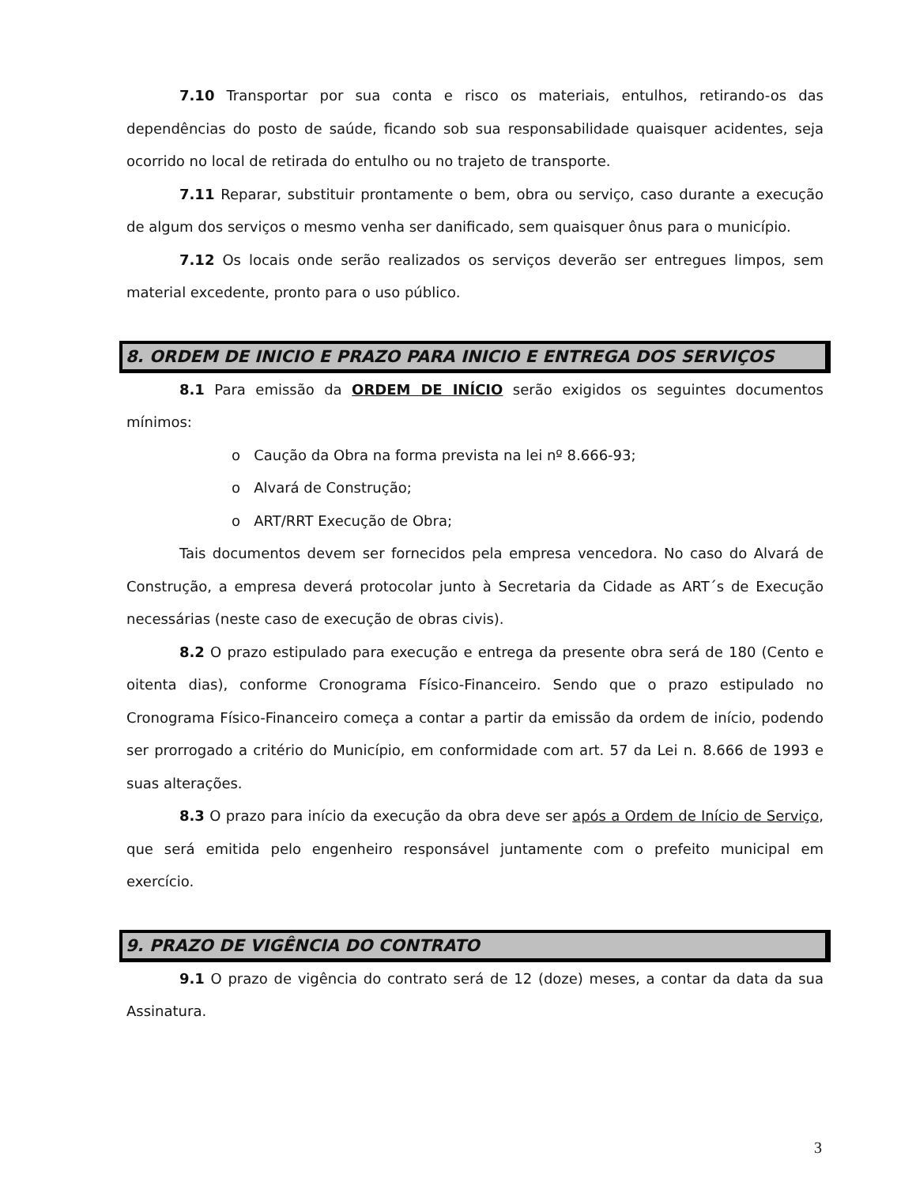7.10 Transportar por sua conta e risco os materiais, entulhos, retirando-os das dependências do posto de saúde, ficando sob sua responsabilidade quaisquer acidentes, seja ocorrido no local de retirada do entulho ou no trajeto de transporte.
7.11 Reparar, substituir prontamente o bem, obra ou serviço, caso durante a execução de algum dos serviços o mesmo venha ser danificado, sem quaisquer ônus para o município.
7.12 Os locais onde serão realizados os serviços deverão ser entregues limpos, sem material excedente, pronto para o uso público.
8. ORDEM DE INICIO E PRAZO PARA INICIO E ENTREGA DOS SERVIÇOS
8.1 Para emissão da ORDEM DE INÍCIO serão exigidos os seguintes documentos mínimos:
o Caução da Obra na forma prevista na lei nº 8.666-93;
o Alvará de Construção;
o ART/RRT Execução de Obra;
Tais documentos devem ser fornecidos pela empresa vencedora. No caso do Alvará de Construção, a empresa deverá protocolar junto à Secretaria da Cidade as ART´s de Execução necessárias (neste caso de execução de obras civis).
8.2 O prazo estipulado para execução e entrega da presente obra será de 180 (Cento e oitenta dias), conforme Cronograma Físico-Financeiro. Sendo que o prazo estipulado no Cronograma Físico-Financeiro começa a contar a partir da emissão da ordem de início, podendo ser prorrogado a critério do Município, em conformidade com art. 57 da Lei n. 8.666 de 1993 e suas alterações.
8.3 O prazo para início da execução da obra deve ser após a Ordem de Início de Serviço, que será emitida pelo engenheiro responsável juntamente com o prefeito municipal em exercício.
9. PRAZO DE VIGÊNCIA DO CONTRATO
9.1 O prazo de vigência do contrato será de 12 (doze) meses, a contar da data da sua Assinatura.
3